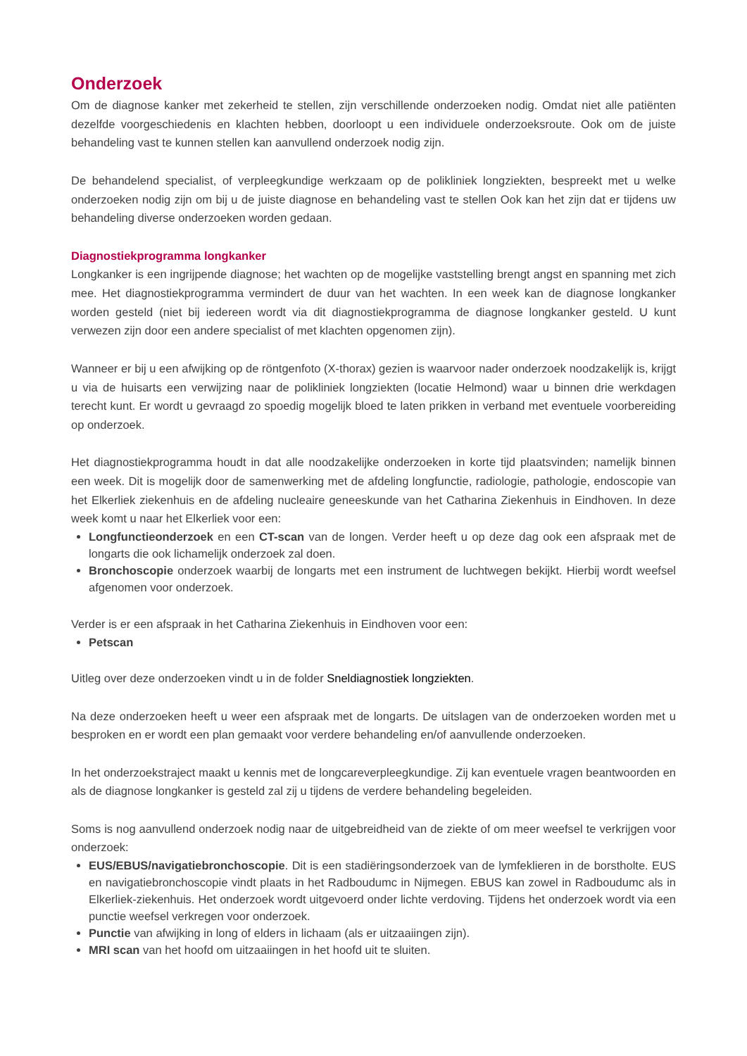Onderzoek
Om de diagnose kanker met zekerheid te stellen, zijn verschillende onderzoeken nodig. Omdat niet alle patiënten dezelfde voorgeschiedenis en klachten hebben, doorloopt u een individuele onderzoeksroute. Ook om de juiste behandeling vast te kunnen stellen kan aanvullend onderzoek nodig zijn.
De behandelend specialist, of verpleegkundige werkzaam op de polikliniek longziekten, bespreekt met u welke onderzoeken nodig zijn om bij u de juiste diagnose en behandeling vast te stellen Ook kan het zijn dat er tijdens uw behandeling diverse onderzoeken worden gedaan.
Diagnostiekprogramma longkanker
Longkanker is een ingrijpende diagnose; het wachten op de mogelijke vaststelling brengt angst en spanning met zich mee. Het diagnostiekprogramma vermindert de duur van het wachten. In een week kan de diagnose longkanker worden gesteld (niet bij iedereen wordt via dit diagnostiekprogramma de diagnose longkanker gesteld. U kunt verwezen zijn door een andere specialist of met klachten opgenomen zijn).
Wanneer er bij u een afwijking op de röntgenfoto (X-thorax) gezien is waarvoor nader onderzoek noodzakelijk is, krijgt u via de huisarts een verwijzing naar de polikliniek longziekten (locatie Helmond) waar u binnen drie werkdagen terecht kunt. Er wordt u gevraagd zo spoedig mogelijk bloed te laten prikken in verband met eventuele voorbereiding op onderzoek.
Het diagnostiekprogramma houdt in dat alle noodzakelijke onderzoeken in korte tijd plaatsvinden; namelijk binnen een week. Dit is mogelijk door de samenwerking met de afdeling longfunctie, radiologie, pathologie, endoscopie van het Elkerliek ziekenhuis en de afdeling nucleaire geneeskunde van het Catharina Ziekenhuis in Eindhoven. In deze week komt u naar het Elkerliek voor een:
Longfunctieonderzoek en een CT-scan van de longen. Verder heeft u op deze dag ook een afspraak met de longarts die ook lichamelijk onderzoek zal doen.
Bronchoscopie onderzoek waarbij de longarts met een instrument de luchtwegen bekijkt. Hierbij wordt weefsel afgenomen voor onderzoek.
Verder is er een afspraak in het Catharina Ziekenhuis in Eindhoven voor een:
Petscan
Uitleg over deze onderzoeken vindt u in de folder Sneldiagnostiek longziekten.
Na deze onderzoeken heeft u weer een afspraak met de longarts. De uitslagen van de onderzoeken worden met u besproken en er wordt een plan gemaakt voor verdere behandeling en/of aanvullende onderzoeken.
In het onderzoekstraject maakt u kennis met de longcareverpleegkundige. Zij kan eventuele vragen beantwoorden en als de diagnose longkanker is gesteld zal zij u tijdens de verdere behandeling begeleiden.
Soms is nog aanvullend onderzoek nodig naar de uitgebreidheid van de ziekte of om meer weefsel te verkrijgen voor onderzoek:
EUS/EBUS/navigatiebronchoscopie. Dit is een stadiëringsonderzoek van de lymfeklieren in de borstholte. EUS en navigatiebronchoscopie vindt plaats in het Radboudumc in Nijmegen. EBUS kan zowel in Radboudumc als in Elkerliek-ziekenhuis. Het onderzoek wordt uitgevoerd onder lichte verdoving. Tijdens het onderzoek wordt via een punctie weefsel verkregen voor onderzoek.
Punctie van afwijking in long of elders in lichaam (als er uitzaaiingen zijn).
MRI scan van het hoofd om uitzaaiingen in het hoofd uit te sluiten.